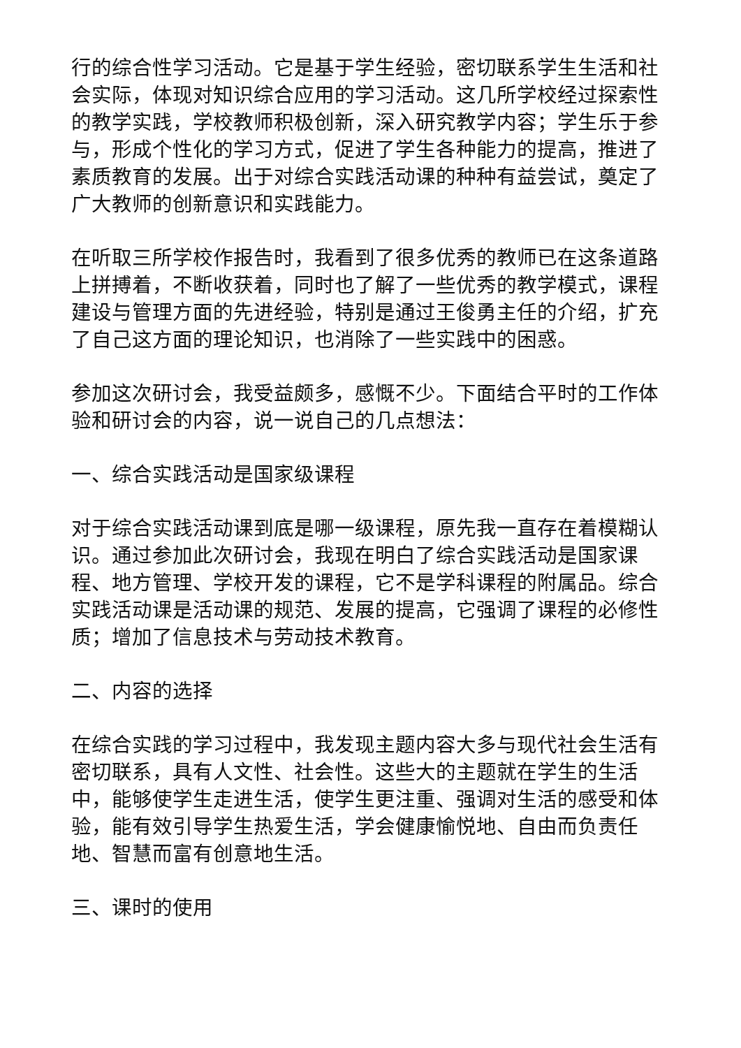行的综合性学习活动。它是基于学生经验，密切联系学生生活和社会实际，体现对知识综合应用的学习活动。这几所学校经过探索性的教学实践，学校教师积极创新，深入研究教学内容；学生乐于参与，形成个性化的学习方式，促进了学生各种能力的提高，推进了素质教育的发展。出于对综合实践活动课的种种有益尝试，奠定了广大教师的创新意识和实践能力。
在听取三所学校作报告时，我看到了很多优秀的教师已在这条道路上拼搏着，不断收获着，同时也了解了一些优秀的教学模式，课程建设与管理方面的先进经验，特别是通过王俊勇主任的介绍，扩充了自己这方面的理论知识，也消除了一些实践中的困惑。
参加这次研讨会，我受益颇多，感慨不少。下面结合平时的工作体验和研讨会的内容，说一说自己的几点想法：
一、综合实践活动是国家级课程
对于综合实践活动课到底是哪一级课程，原先我一直存在着模糊认识。通过参加此次研讨会，我现在明白了综合实践活动是国家课程、地方管理、学校开发的课程，它不是学科课程的附属品。综合实践活动课是活动课的规范、发展的提高，它强调了课程的必修性质；增加了信息技术与劳动技术教育。
二、内容的选择
在综合实践的学习过程中，我发现主题内容大多与现代社会生活有密切联系，具有人文性、社会性。这些大的主题就在学生的生活中，能够使学生走进生活，使学生更注重、强调对生活的感受和体验，能有效引导学生热爱生活，学会健康愉悦地、自由而负责任地、智慧而富有创意地生活。
三、课时的使用